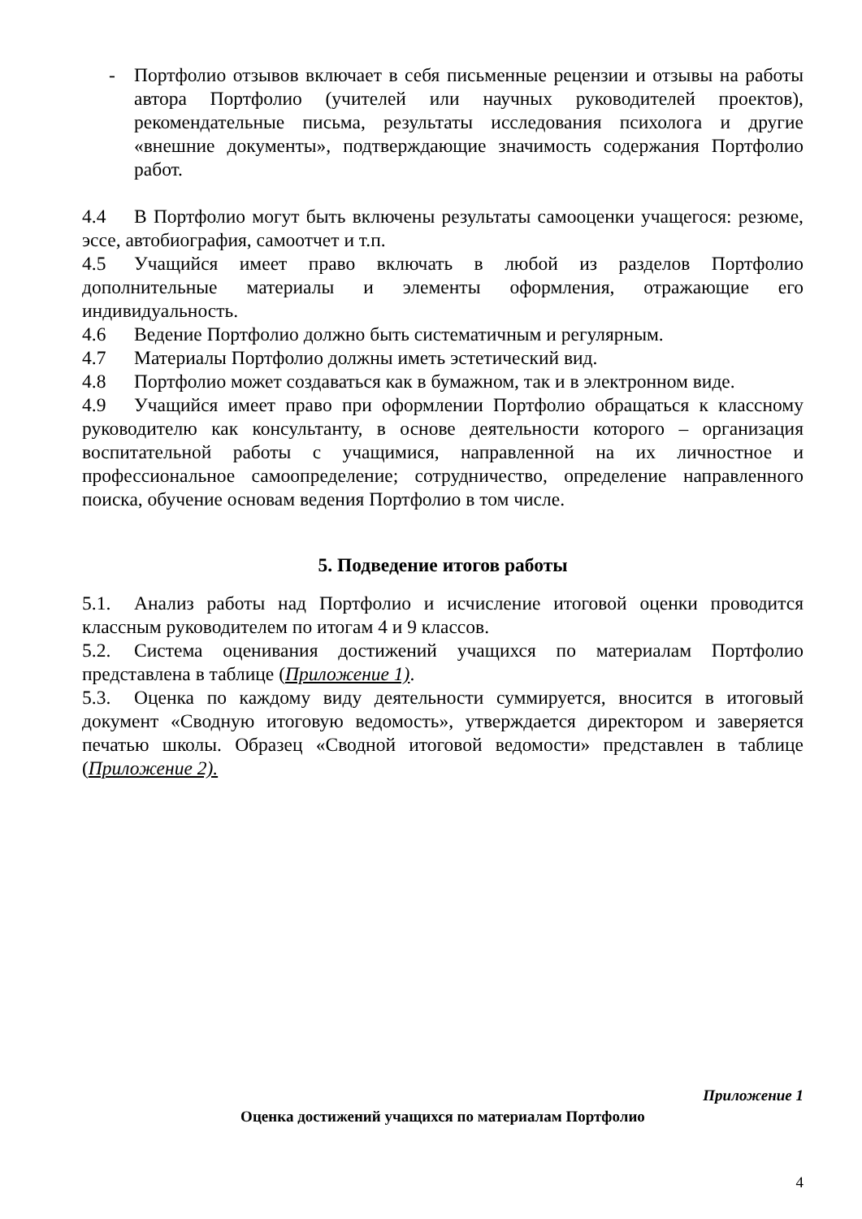- Портфолио отзывов включает в себя письменные рецензии и отзывы на работы автора Портфолио (учителей или научных руководителей проектов), рекомендательные письма, результаты исследования психолога и другие «внешние документы», подтверждающие значимость содержания Портфолио работ.
4.4 В Портфолио могут быть включены результаты самооценки учащегося: резюме, эссе, автобиография, самоотчет и т.п.
4.5 Учащийся имеет право включать в любой из разделов Портфолио дополнительные материалы и элементы оформления, отражающие его индивидуальность.
4.6 Ведение Портфолио должно быть систематичным и регулярным.
4.7 Материалы Портфолио должны иметь эстетический вид.
4.8 Портфолио может создаваться как в бумажном, так и в электронном виде.
4.9 Учащийся имеет право при оформлении Портфолио обращаться к классному руководителю как консультанту, в основе деятельности которого – организация воспитательной работы с учащимися, направленной на их личностное и профессиональное самоопределение; сотрудничество, определение направленного поиска, обучение основам ведения Портфолио в том числе.
5. Подведение итогов работы
5.1. Анализ работы над Портфолио и исчисление итоговой оценки проводится классным руководителем по итогам 4 и 9 классов.
5.2. Система оценивания достижений учащихся по материалам Портфолио представлена в таблице (Приложение 1).
5.3. Оценка по каждому виду деятельности суммируется, вносится в итоговый документ «Сводную итоговую ведомость», утверждается директором и заверяется печатью школы. Образец «Сводной итоговой ведомости» представлен в таблице (Приложение 2).
Приложение 1
Оценка достижений учащихся по материалам Портфолио
4